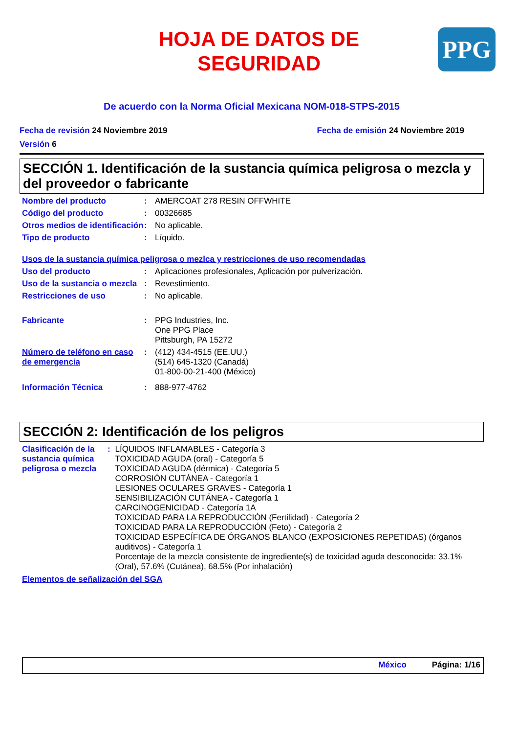HOJA DE DATOS DE
SEGURIDAD
PPG
De acuerdo con la Norma Oficial Mexicana NOM-018-STPS-2015
Fecha de revisión 24 Noviembre 2019 Fecha de emisión 24 Noviembre 2019
Versión 6
SECCIÓN 1. Identificación de la sustancia química peligrosa o mezcla y del proveedor o fabricante
Nombre del producto : AMERCOAT 278 RESIN OFFWHITE
Código del producto : 00326685
Otros medios de identificación
: No aplicable.
Tipo de producto : Líquido.
Usos de la sustancia química peligrosa o mezlca y restricciones de uso recomendadas
Uso del producto : Aplicaciones profesionales, Aplicación por pulverización.
Uso de la sustancia o mezcla
: Revestimiento.
Restricciones de uso : No aplicable.
Fabricante : PPG Industries, Inc.
One PPG Place
Pittsburgh, PA 15272
Número de teléfono en caso de emergencia
: (412) 434-4515 (EE.UU.)
(514) 645-1320 (Canadá)
01-800-00-21-400 (México)
Información Técnica : 888-977-4762
SECCIÓN 2: Identificación de los peligros
Clasificación de la sustancia química peligrosa o mezcla
: LÍQUIDOS INFLAMABLES - Categoría 3
TOXICIDAD AGUDA (oral) - Categoría 5
TOXICIDAD AGUDA (dérmica) - Categoría 5
CORROSIÓN CUTÁNEA - Categoría 1
LESIONES OCULARES GRAVES - Categoría 1
SENSIBILIZACIÓN CUTÁNEA - Categoría 1
CARCINOGENICIDAD - Categoría 1A
TOXICIDAD PARA LA REPRODUCCIÓN (Fertilidad) - Categoría 2
TOXICIDAD PARA LA REPRODUCCIÓN (Feto) - Categoría 2
TOXICIDAD ESPECÍFICA DE ÓRGANOS BLANCO (EXPOSICIONES REPETIDAS) (órganos auditivos) - Categoría 1
Porcentaje de la mezcla consistente de ingrediente(s) de toxicidad aguda desconocida: 33.1% (Oral), 57.6% (Cutánea), 68.5% (Por inhalación)
Elementos de señalización del SGA
México Página: 1/16